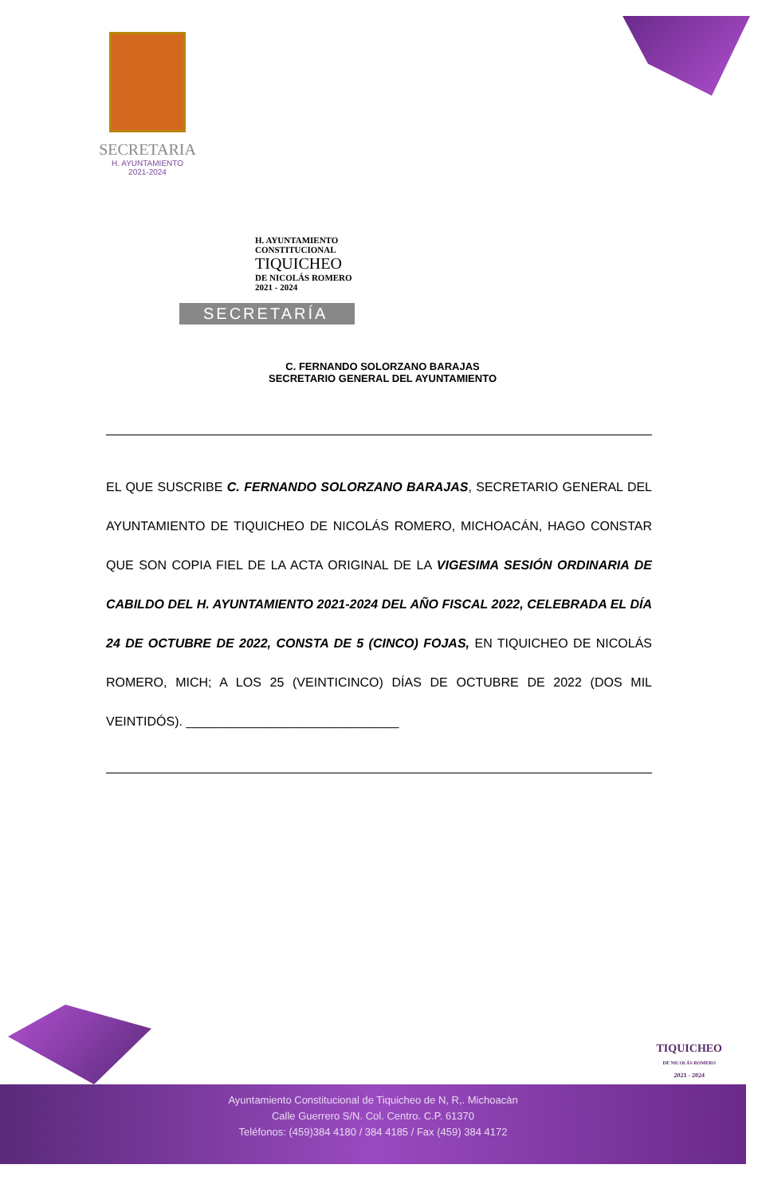SECRETARIA
H. AYUNTAMIENTO
2021-2024
H. AYUNTAMIENTO
CONSTITUCIONAL
TIQUICHEO
DE NICOLÁS ROMERO
2021 - 2024
SECRETARÍA
C. FERNANDO SOLORZANO BARAJAS
SECRETARIO GENERAL DEL AYUNTAMIENTO
EL QUE SUSCRIBE C. FERNANDO SOLORZANO BARAJAS, SECRETARIO GENERAL DEL AYUNTAMIENTO DE TIQUICHEO DE NICOLÁS ROMERO, MICHOACÁN, HAGO CONSTAR QUE SON COPIA FIEL DE LA ACTA ORIGINAL DE LA VIGESIMA SESIÓN ORDINARIA DE CABILDO DEL H. AYUNTAMIENTO 2021-2024 DEL AÑO FISCAL 2022, CELEBRADA EL DÍA 24 DE OCTUBRE DE 2022, CONSTA DE 5 (CINCO) FOJAS, EN TIQUICHEO DE NICOLÁS ROMERO, MICH; A LOS 25 (VEINTICINCO) DÍAS DE OCTUBRE DE 2022 (DOS MIL VEINTIDÓS). ______________________________
TIQUICHEO
DE NICOLÁS ROMERO
2021 - 2024
Ayuntamiento Constitucional de Tiquicheo de N, R,. Michoacàn
Calle Guerrero S/N. Col. Centro. C.P. 61370
Teléfonos: (459)384 4180 / 384 4185 / Fax (459) 384 4172